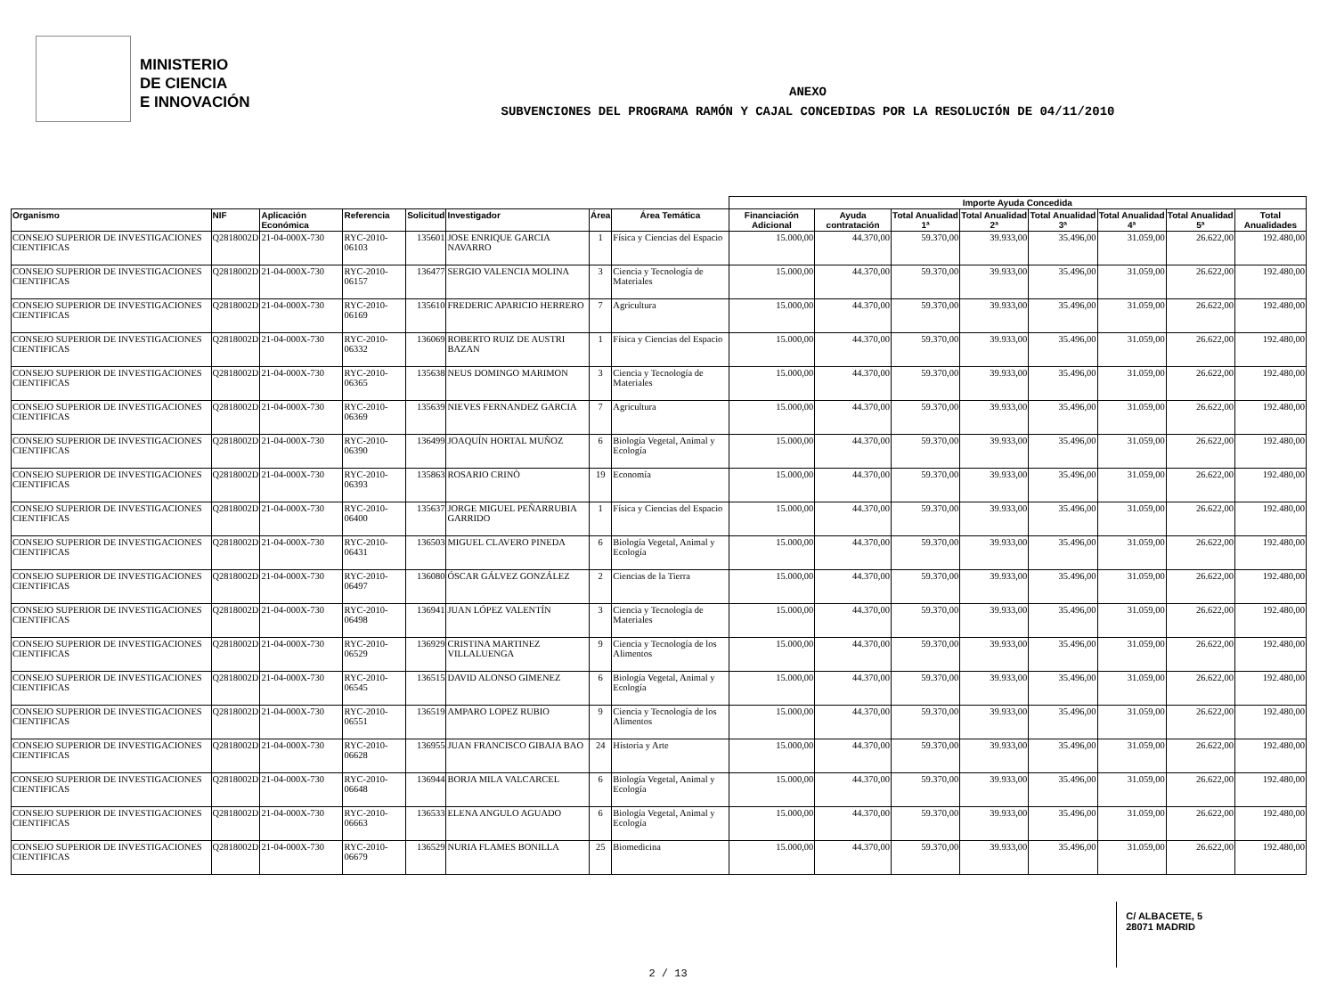MINISTERIO
DE CIENCIA
E INNOVACIÓN
ANEXO
SUBVENCIONES DEL PROGRAMA RAMÓN Y CAJAL CONCEDIDAS POR LA RESOLUCIÓN DE 04/11/2010
| | | | | | | | | Importe Ayuda Concedida | | | | | | | |
| --- | --- | --- | --- | --- | --- | --- | --- | --- | --- | --- | --- | --- | --- | --- | --- |
| Organismo | NIF | Aplicación Económica | Referencia | Solicitud | Investigador | Área | Área Temática | Financiación Adicional | Ayuda contratación | Total Anualidad 1ª | Total Anualidad 2ª | Total Anualidad 3ª | Total Anualidad 4ª | Total Anualidad 5ª | Total Anualidades |
| CONSEJO SUPERIOR DE INVESTIGACIONES CIENTIFICAS | Q2818002D | 21-04-000X-730 | RYC-2010-06103 | 135601 | JOSE ENRIQUE GARCIA NAVARRO | 1 | Física y Ciencias del Espacio | 15.000,00 | 44.370,00 | 59.370,00 | 39.933,00 | 35.496,00 | 31.059,00 | 26.622,00 | 192.480,00 |
| CONSEJO SUPERIOR DE INVESTIGACIONES CIENTIFICAS | Q2818002D | 21-04-000X-730 | RYC-2010-06157 | 136477 | SERGIO VALENCIA MOLINA | 3 | Ciencia y Tecnología de Materiales | 15.000,00 | 44.370,00 | 59.370,00 | 39.933,00 | 35.496,00 | 31.059,00 | 26.622,00 | 192.480,00 |
| CONSEJO SUPERIOR DE INVESTIGACIONES CIENTIFICAS | Q2818002D | 21-04-000X-730 | RYC-2010-06169 | 135610 | FREDERIC APARICIO HERRERO | 7 | Agricultura | 15.000,00 | 44.370,00 | 59.370,00 | 39.933,00 | 35.496,00 | 31.059,00 | 26.622,00 | 192.480,00 |
| CONSEJO SUPERIOR DE INVESTIGACIONES CIENTIFICAS | Q2818002D | 21-04-000X-730 | RYC-2010-06332 | 136069 | ROBERTO RUIZ DE AUSTRI BAZAN | 1 | Física y Ciencias del Espacio | 15.000,00 | 44.370,00 | 59.370,00 | 39.933,00 | 35.496,00 | 31.059,00 | 26.622,00 | 192.480,00 |
| CONSEJO SUPERIOR DE INVESTIGACIONES CIENTIFICAS | Q2818002D | 21-04-000X-730 | RYC-2010-06365 | 135638 | NEUS DOMINGO MARIMON | 3 | Ciencia y Tecnología de Materiales | 15.000,00 | 44.370,00 | 59.370,00 | 39.933,00 | 35.496,00 | 31.059,00 | 26.622,00 | 192.480,00 |
| CONSEJO SUPERIOR DE INVESTIGACIONES CIENTIFICAS | Q2818002D | 21-04-000X-730 | RYC-2010-06369 | 135639 | NIEVES FERNANDEZ GARCIA | 7 | Agricultura | 15.000,00 | 44.370,00 | 59.370,00 | 39.933,00 | 35.496,00 | 31.059,00 | 26.622,00 | 192.480,00 |
| CONSEJO SUPERIOR DE INVESTIGACIONES CIENTIFICAS | Q2818002D | 21-04-000X-730 | RYC-2010-06390 | 136499 | JOAQUÍN HORTAL MUÑOZ | 6 | Biología Vegetal, Animal y Ecología | 15.000,00 | 44.370,00 | 59.370,00 | 39.933,00 | 35.496,00 | 31.059,00 | 26.622,00 | 192.480,00 |
| CONSEJO SUPERIOR DE INVESTIGACIONES CIENTIFICAS | Q2818002D | 21-04-000X-730 | RYC-2010-06393 | 135863 | ROSARIO CRINÒ | 19 | Economía | 15.000,00 | 44.370,00 | 59.370,00 | 39.933,00 | 35.496,00 | 31.059,00 | 26.622,00 | 192.480,00 |
| CONSEJO SUPERIOR DE INVESTIGACIONES CIENTIFICAS | Q2818002D | 21-04-000X-730 | RYC-2010-06400 | 135637 | JORGE MIGUEL PEÑARRUBIA GARRIDO | 1 | Física y Ciencias del Espacio | 15.000,00 | 44.370,00 | 59.370,00 | 39.933,00 | 35.496,00 | 31.059,00 | 26.622,00 | 192.480,00 |
| CONSEJO SUPERIOR DE INVESTIGACIONES CIENTIFICAS | Q2818002D | 21-04-000X-730 | RYC-2010-06431 | 136503 | MIGUEL CLAVERO PINEDA | 6 | Biología Vegetal, Animal y Ecología | 15.000,00 | 44.370,00 | 59.370,00 | 39.933,00 | 35.496,00 | 31.059,00 | 26.622,00 | 192.480,00 |
| CONSEJO SUPERIOR DE INVESTIGACIONES CIENTIFICAS | Q2818002D | 21-04-000X-730 | RYC-2010-06497 | 136080 | ÓSCAR GÁLVEZ GONZÁLEZ | 2 | Ciencias de la Tierra | 15.000,00 | 44.370,00 | 59.370,00 | 39.933,00 | 35.496,00 | 31.059,00 | 26.622,00 | 192.480,00 |
| CONSEJO SUPERIOR DE INVESTIGACIONES CIENTIFICAS | Q2818002D | 21-04-000X-730 | RYC-2010-06498 | 136941 | JUAN LÓPEZ VALENTÍN | 3 | Ciencia y Tecnología de Materiales | 15.000,00 | 44.370,00 | 59.370,00 | 39.933,00 | 35.496,00 | 31.059,00 | 26.622,00 | 192.480,00 |
| CONSEJO SUPERIOR DE INVESTIGACIONES CIENTIFICAS | Q2818002D | 21-04-000X-730 | RYC-2010-06529 | 136929 | CRISTINA MARTINEZ VILLALUENGA | 9 | Ciencia y Tecnología de los Alimentos | 15.000,00 | 44.370,00 | 59.370,00 | 39.933,00 | 35.496,00 | 31.059,00 | 26.622,00 | 192.480,00 |
| CONSEJO SUPERIOR DE INVESTIGACIONES CIENTIFICAS | Q2818002D | 21-04-000X-730 | RYC-2010-06545 | 136515 | DAVID ALONSO GIMENEZ | 6 | Biología Vegetal, Animal y Ecología | 15.000,00 | 44.370,00 | 59.370,00 | 39.933,00 | 35.496,00 | 31.059,00 | 26.622,00 | 192.480,00 |
| CONSEJO SUPERIOR DE INVESTIGACIONES CIENTIFICAS | Q2818002D | 21-04-000X-730 | RYC-2010-06551 | 136519 | AMPARO LOPEZ RUBIO | 9 | Ciencia y Tecnología de los Alimentos | 15.000,00 | 44.370,00 | 59.370,00 | 39.933,00 | 35.496,00 | 31.059,00 | 26.622,00 | 192.480,00 |
| CONSEJO SUPERIOR DE INVESTIGACIONES CIENTIFICAS | Q2818002D | 21-04-000X-730 | RYC-2010-06628 | 136955 | JUAN FRANCISCO GIBAJA BAO | 24 | Historia y Arte | 15.000,00 | 44.370,00 | 59.370,00 | 39.933,00 | 35.496,00 | 31.059,00 | 26.622,00 | 192.480,00 |
| CONSEJO SUPERIOR DE INVESTIGACIONES CIENTIFICAS | Q2818002D | 21-04-000X-730 | RYC-2010-06648 | 136944 | BORJA MILA VALCARCEL | 6 | Biología Vegetal, Animal y Ecología | 15.000,00 | 44.370,00 | 59.370,00 | 39.933,00 | 35.496,00 | 31.059,00 | 26.622,00 | 192.480,00 |
| CONSEJO SUPERIOR DE INVESTIGACIONES CIENTIFICAS | Q2818002D | 21-04-000X-730 | RYC-2010-06663 | 136533 | ELENA ANGULO AGUADO | 6 | Biología Vegetal, Animal y Ecología | 15.000,00 | 44.370,00 | 59.370,00 | 39.933,00 | 35.496,00 | 31.059,00 | 26.622,00 | 192.480,00 |
| CONSEJO SUPERIOR DE INVESTIGACIONES CIENTIFICAS | Q2818002D | 21-04-000X-730 | RYC-2010-06679 | 136529 | NURIA FLAMES BONILLA | 25 | Biomedicina | 15.000,00 | 44.370,00 | 59.370,00 | 39.933,00 | 35.496,00 | 31.059,00 | 26.622,00 | 192.480,00 |
C/ ALBACETE, 5
28071 MADRID
2 / 13